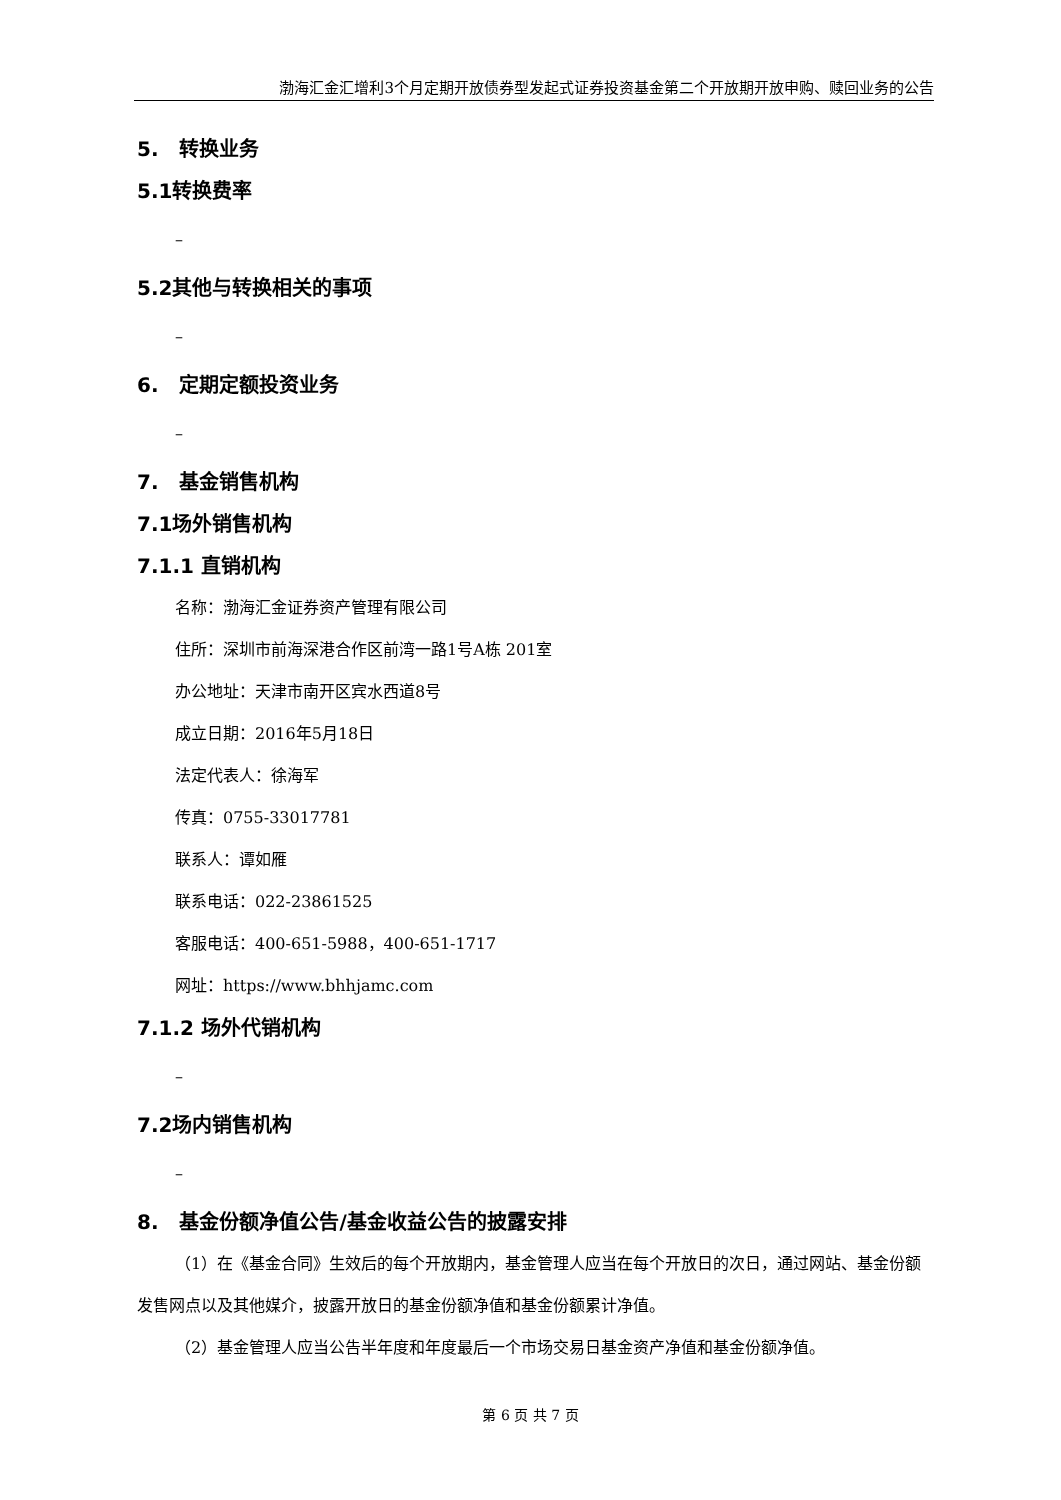渤海汇金汇增利3个月定期开放债券型发起式证券投资基金第二个开放期开放申购、赎回业务的公告
5. 转换业务
5.1转换费率
–
5.2其他与转换相关的事项
–
6. 定期定额投资业务
–
7. 基金销售机构
7.1场外销售机构
7.1.1 直销机构
名称：渤海汇金证券资产管理有限公司
住所：深圳市前海深港合作区前湾一路1号A栋 201室
办公地址：天津市南开区宾水西道8号
成立日期：2016年5月18日
法定代表人：徐海军
传真：0755-33017781
联系人：谭如雁
联系电话：022-23861525
客服电话：400-651-5988，400-651-1717
网址：https://www.bhhjamc.com
7.1.2 场外代销机构
–
7.2场内销售机构
–
8. 基金份额净值公告/基金收益公告的披露安排
（1）在《基金合同》生效后的每个开放期内，基金管理人应当在每个开放日的次日，通过网站、基金份额发售网点以及其他媒介，披露开放日的基金份额净值和基金份额累计净值。
（2）基金管理人应当公告半年度和年度最后一个市场交易日基金资产净值和基金份额净值。
第 6 页 共 7 页